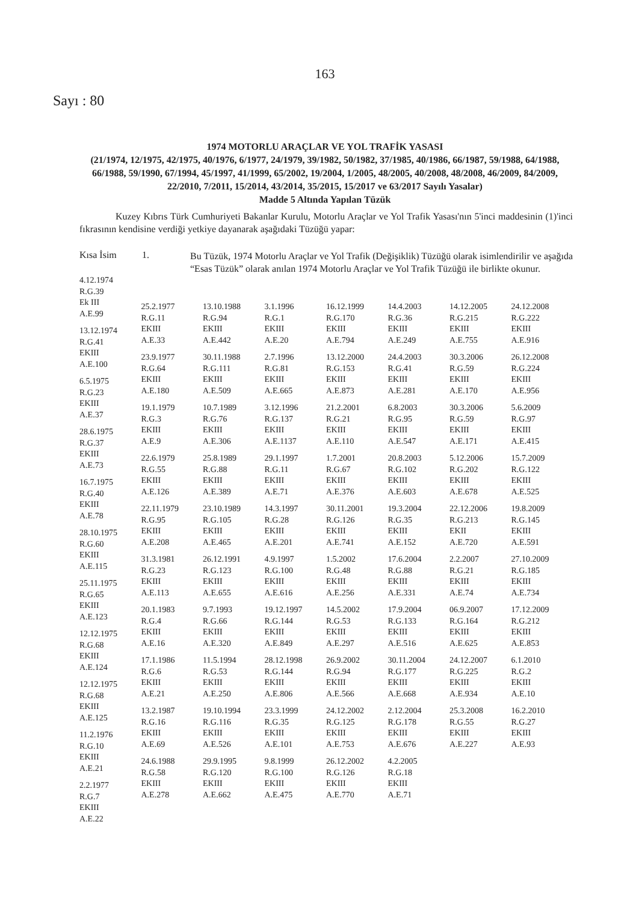163
Sayı : 80
1974 MOTORLU ARAÇLAR VE YOL TRAFİK YASASI
(21/1974, 12/1975, 42/1975, 40/1976, 6/1977, 24/1979, 39/1982, 50/1982, 37/1985, 40/1986, 66/1987, 59/1988, 64/1988, 66/1988, 59/1990, 67/1994, 45/1997, 41/1999, 65/2002, 19/2004, 1/2005, 48/2005, 40/2008, 48/2008, 46/2009, 84/2009, 22/2010, 7/2011, 15/2014, 43/2014, 35/2015, 15/2017 ve 63/2017 Sayılı Yasalar)
Madde 5 Altında Yapılan Tüzük
Kuzey Kıbrıs Türk Cumhuriyeti Bakanlar Kurulu, Motorlu Araçlar ve Yol Trafik Yasası'nın 5'inci maddesinin (1)'inci fıkrasının kendisine verdiği yetkiye dayanarak aşağıdaki Tüzüğü yapar:
Kısa İsim 1.
Bu Tüzük, 1974 Motorlu Araçlar ve Yol Trafik (Değişiklik) Tüzüğü olarak isimlendirilir ve aşağıda “Esas Tüzük” olarak anılan 1974 Motorlu Araçlar ve Yol Trafik Tüzüğü ile birlikte okunur.
4.12.1974
R.G.39
Ek III
A.E.99
13.12.1974
R.G.41
EKIII
A.E.100
6.5.1975
R.G.23
EKIII
A.E.37
28.6.1975
R.G.37
EKIII
A.E.73
16.7.1975
R.G.40
EKIII
A.E.78
28.10.1975
R.G.60
EKIII
A.E.115
25.11.1975
R.G.65
EKIII
A.E.123
12.12.1975
R.G.68
EKIII
A.E.124
12.12.1975
R.G.68
EKIII
A.E.125
11.2.1976
R.G.10
EKIII
A.E.21
2.2.1977
R.G.7
EKIII
A.E.22
25.2.1977
R.G.11
EKIII
A.E.33
23.9.1977
R.G.64
EKIII
A.E.180
19.1.1979
R.G.3
EKIII
A.E.9
22.6.1979
R.G.55
EKIII
A.E.126
22.11.1979
R.G.95
EKIII
A.E.208
31.3.1981
R.G.23
EKIII
A.E.113
20.1.1983
R.G.4
EKIII
A.E.16
17.1.1986
R.G.6
EKIII
A.E.21
13.2.1987
R.G.16
EKIII
A.E.69
24.6.1988
R.G.58
EKIII
A.E.278
13.10.1988
R.G.94
EKIII
A.E.442
30.11.1988
R.G.111
EKIII
A.E.509
10.7.1989
R.G.76
EKIII
A.E.306
25.8.1989
R.G.88
EKIII
A.E.389
23.10.1989
R.G.105
EKIII
A.E.465
26.12.1991
R.G.123
EKIII
A.E.655
9.7.1993
R.G.66
EKIII
A.E.320
11.5.1994
R.G.53
EKIII
A.E.250
19.10.1994
R.G.116
EKIII
A.E.526
29.9.1995
R.G.120
EKIII
A.E.662
3.1.1996
R.G.1
EKIII
A.E.20
2.7.1996
R.G.81
EKIII
A.E.665
3.12.1996
R.G.137
EKIII
A.E.1137
29.1.1997
R.G.11
EKIII
A.E.71
14.3.1997
R.G.28
EKIII
A.E.201
4.9.1997
R.G.100
EKIII
A.E.616
19.12.1997
R.G.144
EKIII
A.E.849
28.12.1998
R.G.144
EKIII
A.E.806
23.3.1999
R.G.35
EKIII
A.E.101
9.8.1999
R.G.100
EKIII
A.E.475
16.12.1999
R.G.170
EKIII
A.E.794
13.12.2000
R.G.153
EKIII
A.E.873
21.2.2001
R.G.21
EKIII
A.E.110
1.7.2001
R.G.67
EKIII
A.E.376
30.11.2001
R.G.126
EKIII
A.E.741
1.5.2002
R.G.48
EKIII
A.E.256
14.5.2002
R.G.53
EKIII
A.E.297
26.9.2002
R.G.94
EKIII
A.E.566
24.12.2002
R.G.125
EKIII
A.E.753
26.12.2002
R.G.126
EKIII
A.E.770
14.4.2003
R.G.36
EKIII
A.E.249
24.4.2003
R.G.41
EKIII
A.E.281
6.8.2003
R.G.95
EKIII
A.E.547
20.8.2003
R.G.102
EKIII
A.E.603
19.3.2004
R.G.35
EKIII
A.E.152
17.6.2004
R.G.88
EKIII
A.E.331
17.9.2004
R.G.133
EKIII
A.E.516
30.11.2004
R.G.177
EKIII
A.E.668
2.12.2004
R.G.178
EKIII
A.E.676
4.2.2005
R.G.18
EKIII
A.E.71
14.12.2005
R.G.215
EKIII
A.E.755
30.3.2006
R.G.59
EKIII
A.E.170
30.3.2006
R.G.59
EKIII
A.E.171
5.12.2006
R.G.202
EKIII
A.E.678
22.12.2006
R.G.213
EKII
A.E.720
2.2.2007
R.G.21
EKIII
A.E.74
06.9.2007
R.G.164
EKIII
A.E.625
24.12.2007
R.G.225
EKIII
A.E.934
25.3.2008
R.G.55
EKIII
A.E.227
24.12.2008
R.G.222
EKIII
A.E.916
26.12.2008
R.G.224
EKIII
A.E.956
5.6.2009
R.G.97
EKIII
A.E.415
15.7.2009
R.G.122
EKIII
A.E.525
19.8.2009
R.G.145
EKIII
A.E.591
27.10.2009
R.G.185
EKIII
A.E.734
17.12.2009
R.G.212
EKIII
A.E.853
6.1.2010
R.G.2
EKIII
A.E.10
16.2.2010
R.G.27
EKIII
A.E.93